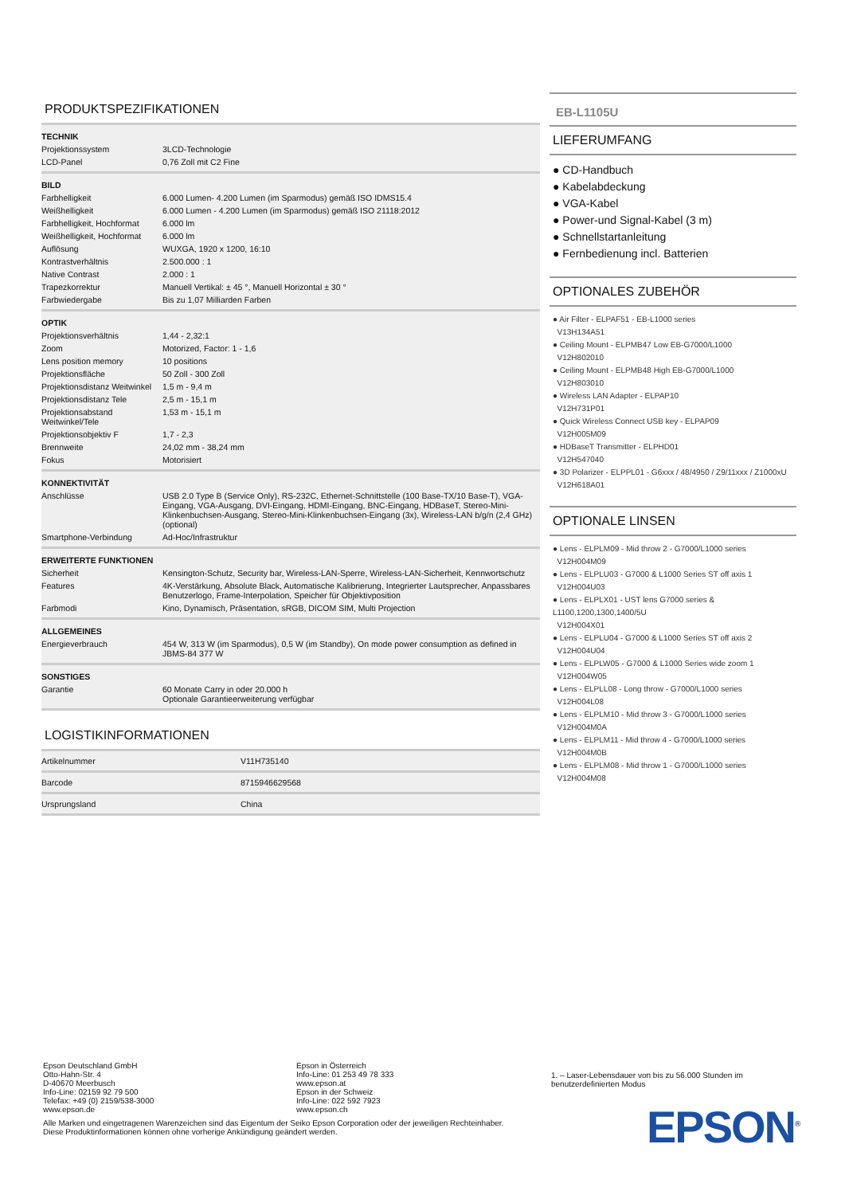PRODUKTSPEZIFIKATIONEN
| TECHNIK | |
| --- | --- |
| Projektionssystem | 3LCD-Technologie |
| LCD-Panel | 0,76 Zoll mit C2 Fine |
| BILD | |
| Farbhelligkeit | 6.000 Lumen- 4.200 Lumen (im Sparmodus) gemäß ISO IDMS15.4 |
| Weißhelligkeit | 6.000 Lumen - 4.200 Lumen (im Sparmodus) gemäß ISO 21118:2012 |
| Farbhelligkeit, Hochformat | 6.000 lm |
| Weißhelligkeit, Hochformat | 6.000 lm |
| Auflösung | WUXGA, 1920 x 1200, 16:10 |
| Kontrastverhältnis | 2.500.000 : 1 |
| Native Contrast | 2.000 : 1 |
| Trapezkorrektur | Manuell Vertikal: ± 45 °, Manuell Horizontal ± 30 ° |
| Farbwiedergabe | Bis zu 1,07 Milliarden Farben |
| OPTIK | |
| Projektionsverhältnis | 1,44 - 2,32:1 |
| Zoom | Motorized, Factor: 1 - 1,6 |
| Lens position memory | 10 positions |
| Projektionsfläche | 50 Zoll - 300 Zoll |
| Projektionsdistanz Weitwinkel | 1,5 m - 9,4 m |
| Projektionsdistanz Tele | 2,5 m - 15,1 m |
| Projektionsabstand Weitwinkel/Tele | 1,53 m - 15,1 m |
| Projektionsobjektiv F | 1,7 - 2,3 |
| Brennweite | 24,02 mm - 38,24 mm |
| Fokus | Motorisiert |
| KONNEKTIVITÄT | |
| Anschlüsse | USB 2.0 Type B (Service Only), RS-232C, Ethernet-Schnittstelle (100 Base-TX/10 Base-T), VGA-Eingang, VGA-Ausgang, DVI-Eingang, HDMI-Eingang, BNC-Eingang, HDBaseT, Stereo-Mini-Klinkenbuchsen-Ausgang, Stereo-Mini-Klinkenbuchsen-Eingang (3x), Wireless-LAN b/g/n (2,4 GHz) (optional) |
| Smartphone-Verbindung | Ad-Hoc/Infrastruktur |
| ERWEITERTE FUNKTIONEN | |
| Sicherheit | Kensington-Schutz, Security bar, Wireless-LAN-Sperre, Wireless-LAN-Sicherheit, Kennwortschutz |
| Features | 4K-Verstärkung, Absolute Black, Automatische Kalibrierung, Integrierter Lautsprecher, Anpassbares Benutzerlogo, Frame-Interpolation, Speicher für Objektivposition |
| Farbmodi | Kino, Dynamisch, Präsentation, sRGB, DICOM SIM, Multi Projection |
| ALLGEMEINES | |
| Energieverbrauch | 454 W, 313 W (im Sparmodus), 0,5 W (im Standby), On mode power consumption as defined in JBMS-84 377 W |
| SONSTIGES | |
| Garantie | 60 Monate Carry in oder 20.000 h Optionale Garantieerweiterung verfügbar |
LOGISTIKINFORMATIONEN
| Artikelnummer | V11H735140 |
| Barcode | 8715946629568 |
| Ursprungsland | China |
EB-L1105U
LIEFERUMFANG
● CD-Handbuch
● Kabelabdeckung
● VGA-Kabel
● Power-und Signal-Kabel (3 m)
● Schnellstartanleitung
● Fernbedienung incl. Batterien
OPTIONALES ZUBEHÖR
● Air Filter - ELPAF51 - EB-L1000 series
V13H134A51
● Ceiling Mount - ELPMB47 Low EB-G7000/L1000
V12H802010
● Ceiling Mount - ELPMB48 High EB-G7000/L1000
V12H803010
● Wireless LAN Adapter - ELPAP10
V12H731P01
● Quick Wireless Connect USB key - ELPAP09
V12H005M09
● HDBaseT Transmitter - ELPHD01
V12H547040
● 3D Polarizer - ELPPL01 - G6xxx / 48/4950 / Z9/11xxx / Z1000xU
V12H618A01
OPTIONALE LINSEN
● Lens - ELPLM09 - Mid throw 2 - G7000/L1000 series
V12H004M09
● Lens - ELPLU03 - G7000 & L1000 Series ST off axis 1
V12H004U03
● Lens - ELPLX01 - UST lens G7000 series & L1100,1200,1300,1400/5U
V12H004X01
● Lens - ELPLU04 - G7000 & L1000 Series ST off axis 2
V12H004U04
● Lens - ELPLW05 - G7000 & L1000 Series wide zoom 1
V12H004W05
● Lens - ELPLL08 - Long throw - G7000/L1000 series
V12H004L08
● Lens - ELPLM10 - Mid throw 3 - G7000/L1000 series
V12H004M0A
● Lens - ELPLM11 - Mid throw 4 - G7000/L1000 series
V12H004M0B
● Lens - ELPLM08 - Mid throw 1 - G7000/L1000 series
V12H004M08
Epson Deutschland GmbH
Otto-Hahn-Str. 4
D-40670 Meerbusch
Info-Line: 02159 92 79 500
Telefax: +49 (0) 2159/538-3000
www.epson.de
Epson in Österreich
Info-Line: 01 253 49 78 333
www.epson.at
Epson in der Schweiz
Info-Line: 022 592 7923
www.epson.ch
Alle Marken und eingetragenen Warenzeichen sind das Eigentum der Seiko Epson Corporation oder der jeweiligen Rechteinhaber.
Diese Produktinformationen können ohne vorherige Ankündigung geändert werden.
1. – Laser-Lebensdauer von bis zu 56.000 Stunden im benutzerdefinierten Modus
EPSON<sup>®</sup>